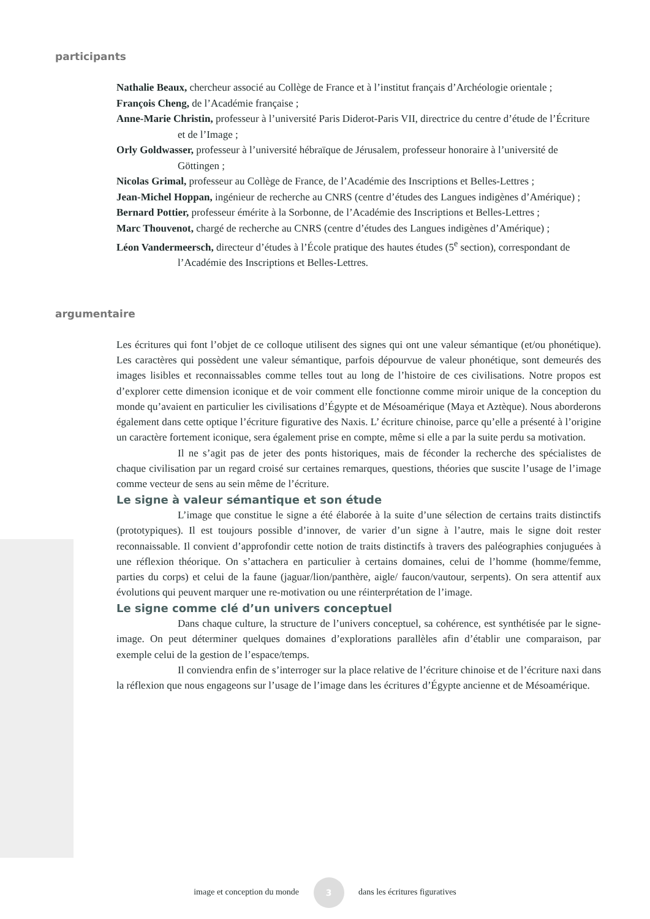participants
Nathalie Beaux, chercheur associé au Collège de France et à l’institut français d’Archéologie orientale ;
François Cheng, de l’Académie française ;
Anne-Marie Christin, professeur à l’université Paris Diderot-Paris VII, directrice du centre d’étude de l’Écriture et de l’Image ;
Orly Goldwasser, professeur à l’université hébraïque de Jérusalem, professeur honoraire à l’université de Göttingen ;
Nicolas Grimal, professeur au Collège de France, de l’Académie des Inscriptions et Belles-Lettres ;
Jean-Michel Hoppan, ingénieur de recherche au CNRS (centre d’études des Langues indigènes d’Amérique) ;
Bernard Pottier, professeur émérite à la Sorbonne, de l’Académie des Inscriptions et Belles-Lettres ;
Marc Thouvenot, chargé de recherche au CNRS (centre d’études des Langues indigènes d’Amérique) ;
Léon Vandermeersch, directeur d’études à l’École pratique des hautes études (5<sup>e</sup> section), correspondant de l’Académie des Inscriptions et Belles-Lettres.
argumentaire
Les écritures qui font l’objet de ce colloque utilisent des signes qui ont une valeur sémantique (et/ou phonétique). Les caractères qui possèdent une valeur sémantique, parfois dépourvue de valeur phonétique, sont demeurés des images lisibles et reconnaissables comme telles tout au long de l’histoire de ces civilisations. Notre propos est d’explorer cette dimension iconique et de voir comment elle fonctionne comme miroir unique de la conception du monde qu’avaient en particulier les civilisations d’Égypte et de Mésoamérique (Maya et Aztèque). Nous aborderons également dans cette optique l’écriture figurative des Naxis. L’ écriture chinoise, parce qu’elle a présenté à l’origine un caractère fortement iconique, sera également prise en compte, même si elle a par la suite perdu sa motivation.
Il ne s’agit pas de jeter des ponts historiques, mais de féconder la recherche des spécialistes de chaque civilisation par un regard croisé sur certaines remarques, questions, théories que suscite l’usage de l’image comme vecteur de sens au sein même de l’écriture.
Le signe à valeur sémantique et son étude
L’image que constitue le signe a été élaborée à la suite d’une sélection de certains traits distinctifs (prototypiques). Il est toujours possible d’innover, de varier d’un signe à l’autre, mais le signe doit rester reconnaissable. Il convient d’approfondir cette notion de traits distinctifs à travers des paléographies conjuguées à une réflexion théorique. On s’attachera en particulier à certains domaines, celui de l’homme (homme/femme, parties du corps) et celui de la faune (jaguar/lion/panthère, aigle/ faucon/vautour, serpents). On sera attentif aux évolutions qui peuvent marquer une re-motivation ou une réinterprétation de l’image.
Le signe comme clé d’un univers conceptuel
Dans chaque culture, la structure de l’univers conceptuel, sa cohérence, est synthétisée par le signe-image. On peut déterminer quelques domaines d’explorations parallèles afin d’établir une comparaison, par exemple celui de la gestion de l’espace/temps.
Il conviendra enfin de s’interroger sur la place relative de l’écriture chinoise et de l’écriture naxi dans la réflexion que nous engageons sur l’usage de l’image dans les écritures d’Égypte ancienne et de Mésoamérique.
image et conception du monde 3 dans les écritures figuratives